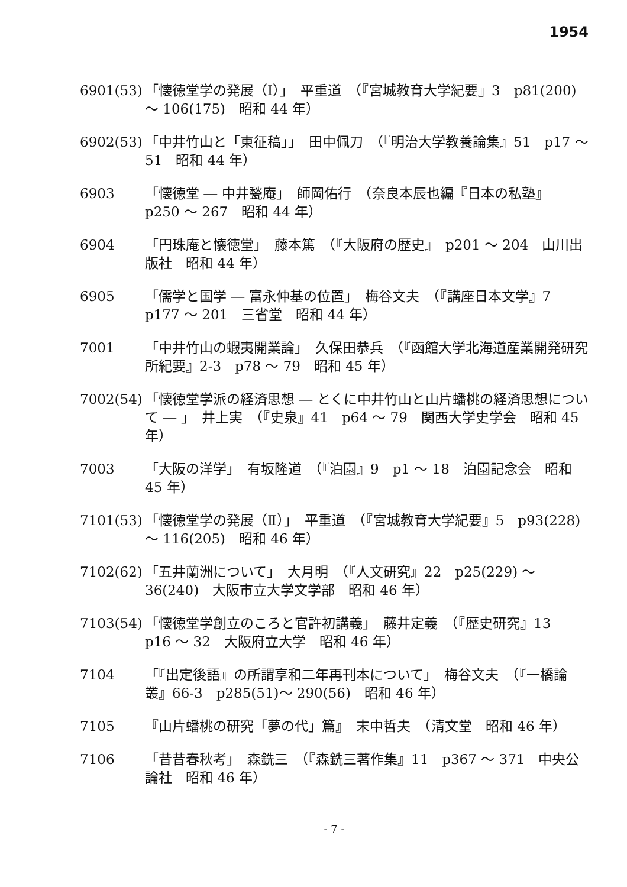1954
6901(53)
「懐徳堂学の発展（Ⅰ）」　平重道　（『宮城教育大学紀要』3　p81(200)～ 106(175)　昭和 44 年）
6902(53)
「中井竹山と「東征稿」」　田中佩刀　（『明治大学教養論集』51　p17 ～ 51　昭和 44 年）
6903 「懐徳堂 ― 中井甃庵」　師岡佑行　（奈良本辰也編『日本の私塾』　p250 ～ 267　昭和 44 年）
6904 「円珠庵と懐徳堂」　藤本篤　（『大阪府の歴史』　p201 ～ 204　山川出版社　昭和 44 年）
6905 「儒学と国学 ― 富永仲基の位置」　梅谷文夫　（『講座日本文学』7　p177 ～ 201　三省堂　昭和 44 年）
7001 「中井竹山の蝦夷開業論」　久保田恭兵　（『函館大学北海道産業開発研究所紀要』2-3　p78 ～ 79　昭和 45 年）
7002(54)
「懐徳堂学派の経済思想 ― とくに中井竹山と山片蟠桃の経済思想について ― 」　井上実　（『史泉』41　p64 ～ 79　関西大学史学会　昭和 45 年）
7003 「大阪の洋学」　有坂隆道　（『泊園』9　p1 ～ 18　泊園記念会　昭和 45 年）
7101(53)
「懐徳堂学の発展（Ⅱ）」　平重道　（『宮城教育大学紀要』5　p93(228)～ 116(205)　昭和 46 年）
7102(62)
「五井蘭洲について」　大月明　（『人文研究』22　p25(229) ～ 36(240)　大阪市立大学文学部　昭和 46 年）
7103(54)
「懐徳堂学創立のころと官許初講義」　藤井定義　（『歴史研究』13　p16 ～ 32　大阪府立大学　昭和 46 年）
7104 「『出定後語』の所謂享和二年再刊本について」　梅谷文夫　（『一橋論叢』66-3　p285(51)～ 290(56)　昭和 46 年）
7105 『山片蟠桃の研究「夢の代」篇』　末中哲夫　（清文堂　昭和 46 年）
7106 「昔昔春秋考」　森銑三　（『森銑三著作集』11　p367 ～ 371　中央公論社　昭和 46 年）
- 7 -